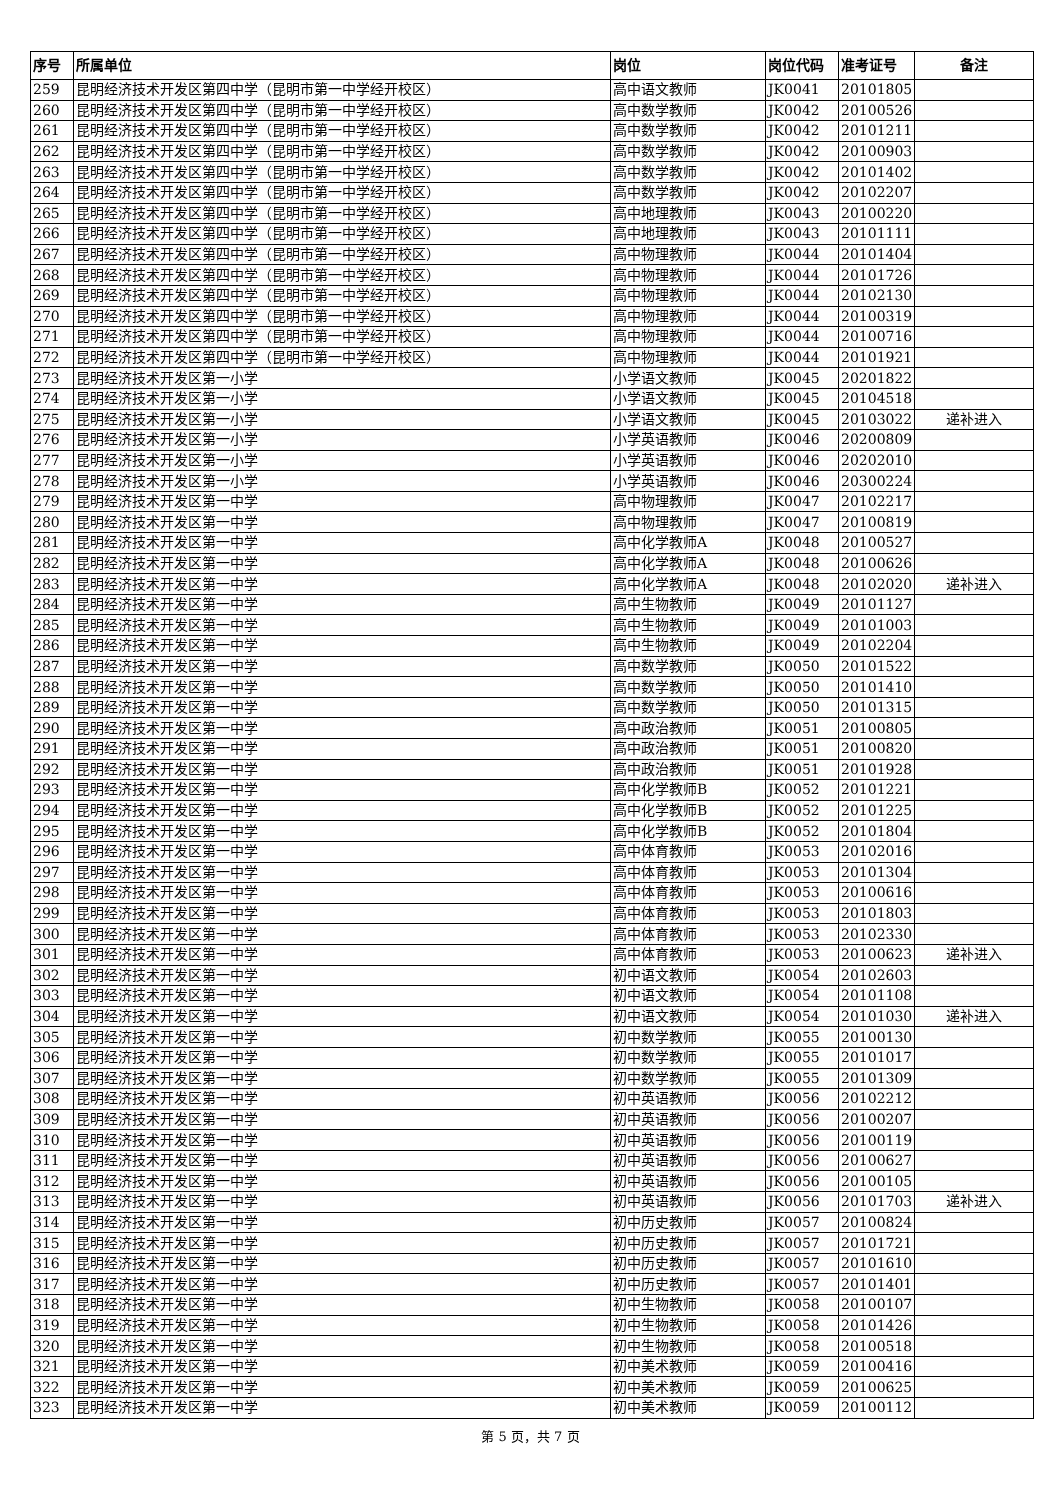| 序号 | 所属单位 | 岗位 | 岗位代码 | 准考证号 | 备注 |
| --- | --- | --- | --- | --- | --- |
| 259 | 昆明经济技术开发区第四中学（昆明市第一中学经开校区） | 高中语文教师 | JK0041 | 20101805 | |
| 260 | 昆明经济技术开发区第四中学（昆明市第一中学经开校区） | 高中数学教师 | JK0042 | 20100526 | |
| 261 | 昆明经济技术开发区第四中学（昆明市第一中学经开校区） | 高中数学教师 | JK0042 | 20101211 | |
| 262 | 昆明经济技术开发区第四中学（昆明市第一中学经开校区） | 高中数学教师 | JK0042 | 20100903 | |
| 263 | 昆明经济技术开发区第四中学（昆明市第一中学经开校区） | 高中数学教师 | JK0042 | 20101402 | |
| 264 | 昆明经济技术开发区第四中学（昆明市第一中学经开校区） | 高中数学教师 | JK0042 | 20102207 | |
| 265 | 昆明经济技术开发区第四中学（昆明市第一中学经开校区） | 高中地理教师 | JK0043 | 20100220 | |
| 266 | 昆明经济技术开发区第四中学（昆明市第一中学经开校区） | 高中地理教师 | JK0043 | 20101111 | |
| 267 | 昆明经济技术开发区第四中学（昆明市第一中学经开校区） | 高中物理教师 | JK0044 | 20101404 | |
| 268 | 昆明经济技术开发区第四中学（昆明市第一中学经开校区） | 高中物理教师 | JK0044 | 20101726 | |
| 269 | 昆明经济技术开发区第四中学（昆明市第一中学经开校区） | 高中物理教师 | JK0044 | 20102130 | |
| 270 | 昆明经济技术开发区第四中学（昆明市第一中学经开校区） | 高中物理教师 | JK0044 | 20100319 | |
| 271 | 昆明经济技术开发区第四中学（昆明市第一中学经开校区） | 高中物理教师 | JK0044 | 20100716 | |
| 272 | 昆明经济技术开发区第四中学（昆明市第一中学经开校区） | 高中物理教师 | JK0044 | 20101921 | |
| 273 | 昆明经济技术开发区第一小学 | 小学语文教师 | JK0045 | 20201822 | |
| 274 | 昆明经济技术开发区第一小学 | 小学语文教师 | JK0045 | 20104518 | |
| 275 | 昆明经济技术开发区第一小学 | 小学语文教师 | JK0045 | 20103022 | 递补进入 |
| 276 | 昆明经济技术开发区第一小学 | 小学英语教师 | JK0046 | 20200809 | |
| 277 | 昆明经济技术开发区第一小学 | 小学英语教师 | JK0046 | 20202010 | |
| 278 | 昆明经济技术开发区第一小学 | 小学英语教师 | JK0046 | 20300224 | |
| 279 | 昆明经济技术开发区第一中学 | 高中物理教师 | JK0047 | 20102217 | |
| 280 | 昆明经济技术开发区第一中学 | 高中物理教师 | JK0047 | 20100819 | |
| 281 | 昆明经济技术开发区第一中学 | 高中化学教师A | JK0048 | 20100527 | |
| 282 | 昆明经济技术开发区第一中学 | 高中化学教师A | JK0048 | 20100626 | |
| 283 | 昆明经济技术开发区第一中学 | 高中化学教师A | JK0048 | 20102020 | 递补进入 |
| 284 | 昆明经济技术开发区第一中学 | 高中生物教师 | JK0049 | 20101127 | |
| 285 | 昆明经济技术开发区第一中学 | 高中生物教师 | JK0049 | 20101003 | |
| 286 | 昆明经济技术开发区第一中学 | 高中生物教师 | JK0049 | 20102204 | |
| 287 | 昆明经济技术开发区第一中学 | 高中数学教师 | JK0050 | 20101522 | |
| 288 | 昆明经济技术开发区第一中学 | 高中数学教师 | JK0050 | 20101410 | |
| 289 | 昆明经济技术开发区第一中学 | 高中数学教师 | JK0050 | 20101315 | |
| 290 | 昆明经济技术开发区第一中学 | 高中政治教师 | JK0051 | 20100805 | |
| 291 | 昆明经济技术开发区第一中学 | 高中政治教师 | JK0051 | 20100820 | |
| 292 | 昆明经济技术开发区第一中学 | 高中政治教师 | JK0051 | 20101928 | |
| 293 | 昆明经济技术开发区第一中学 | 高中化学教师B | JK0052 | 20101221 | |
| 294 | 昆明经济技术开发区第一中学 | 高中化学教师B | JK0052 | 20101225 | |
| 295 | 昆明经济技术开发区第一中学 | 高中化学教师B | JK0052 | 20101804 | |
| 296 | 昆明经济技术开发区第一中学 | 高中体育教师 | JK0053 | 20102016 | |
| 297 | 昆明经济技术开发区第一中学 | 高中体育教师 | JK0053 | 20101304 | |
| 298 | 昆明经济技术开发区第一中学 | 高中体育教师 | JK0053 | 20100616 | |
| 299 | 昆明经济技术开发区第一中学 | 高中体育教师 | JK0053 | 20101803 | |
| 300 | 昆明经济技术开发区第一中学 | 高中体育教师 | JK0053 | 20102330 | |
| 301 | 昆明经济技术开发区第一中学 | 高中体育教师 | JK0053 | 20100623 | 递补进入 |
| 302 | 昆明经济技术开发区第一中学 | 初中语文教师 | JK0054 | 20102603 | |
| 303 | 昆明经济技术开发区第一中学 | 初中语文教师 | JK0054 | 20101108 | |
| 304 | 昆明经济技术开发区第一中学 | 初中语文教师 | JK0054 | 20101030 | 递补进入 |
| 305 | 昆明经济技术开发区第一中学 | 初中数学教师 | JK0055 | 20100130 | |
| 306 | 昆明经济技术开发区第一中学 | 初中数学教师 | JK0055 | 20101017 | |
| 307 | 昆明经济技术开发区第一中学 | 初中数学教师 | JK0055 | 20101309 | |
| 308 | 昆明经济技术开发区第一中学 | 初中英语教师 | JK0056 | 20102212 | |
| 309 | 昆明经济技术开发区第一中学 | 初中英语教师 | JK0056 | 20100207 | |
| 310 | 昆明经济技术开发区第一中学 | 初中英语教师 | JK0056 | 20100119 | |
| 311 | 昆明经济技术开发区第一中学 | 初中英语教师 | JK0056 | 20100627 | |
| 312 | 昆明经济技术开发区第一中学 | 初中英语教师 | JK0056 | 20100105 | |
| 313 | 昆明经济技术开发区第一中学 | 初中英语教师 | JK0056 | 20101703 | 递补进入 |
| 314 | 昆明经济技术开发区第一中学 | 初中历史教师 | JK0057 | 20100824 | |
| 315 | 昆明经济技术开发区第一中学 | 初中历史教师 | JK0057 | 20101721 | |
| 316 | 昆明经济技术开发区第一中学 | 初中历史教师 | JK0057 | 20101610 | |
| 317 | 昆明经济技术开发区第一中学 | 初中历史教师 | JK0057 | 20101401 | |
| 318 | 昆明经济技术开发区第一中学 | 初中生物教师 | JK0058 | 20100107 | |
| 319 | 昆明经济技术开发区第一中学 | 初中生物教师 | JK0058 | 20101426 | |
| 320 | 昆明经济技术开发区第一中学 | 初中生物教师 | JK0058 | 20100518 | |
| 321 | 昆明经济技术开发区第一中学 | 初中美术教师 | JK0059 | 20100416 | |
| 322 | 昆明经济技术开发区第一中学 | 初中美术教师 | JK0059 | 20100625 | |
| 323 | 昆明经济技术开发区第一中学 | 初中美术教师 | JK0059 | 20100112 | |
第 5 页，共 7 页